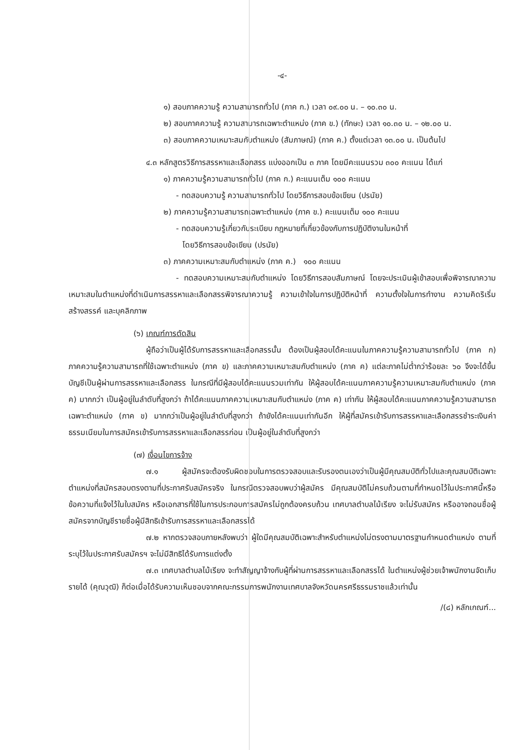-๔-
๑) สอบภาคความรู้ ความสามารถทั่วไป (ภาค ก.) เวลา ๐๙.๐๐ น. – ๑๐.๓๐ น.
๒) สอบภาคความรู้ ความสามารถเฉพาะตำแหน่ง (ภาค ข.) (ทักษะ) เวลา ๑๐.๓๐ น. – ๑๒.๐๐ น.
๓) สอบภาคความเหมาะสมกับตำแหน่ง (สัมภาษณ์) (ภาค ค.) ตั้งแต่เวลา ๑๓.๐๐ น. เป็นต้นไป
๔.๓ หลักสูตรวิธีการสรรหาและเลือกสรร แบ่งออกเป็น ๓ ภาค โดยมีคะแนนรวม ๓๐๐ คะแนน ได้แก่
๑) ภาคความรู้ความสามารถทั่วไป (ภาค ก.) คะแนนเต็ม ๑๐๐ คะแนน
- ทดสอบความรู้ ความสามารถทั่วไป โดยวิธีการสอบข้อเขียน (ปรนัย)
๒) ภาคความรู้ความสามารถเฉพาะตำแหน่ง (ภาค ข.) คะแนนเต็ม ๑๐๐ คะแนน
- ทดสอบความรู้เกี่ยวกับระเบียบ กฎหมายที่เกี่ยวข้องกับการปฏิบัติงานในหน้าที่
โดยวิธีการสอบข้อเขียน (ปรนัย)
๓) ภาคความเหมาะสมกับตำแหน่ง (ภาค ค.) ๑๐๐ คะแนน
- ทดสอบความเหมาะสมกับตำแหน่ง โดยวิธีการสอบสัมภาษณ์ โดยจะประเมินผู้เข้าสอบเพื่อพิจารณาความเหมาะสมในตำแหน่งที่ดำเนินการสรรหาและเลือกสรรพิจารณาความรู้ ความเข้าใจในการปฏิบัติหน้าที่ ความตั้งใจในการทำงาน ความคิดริเริ่มสร้างสรรค์ และบุคลิกภาพ
(๖) เกณฑ์การตัดสิน
ผู้ถือว่าเป็นผู้ได้รับการสรรหาและเลือกสรรนั้น ต้องเป็นผู้สอบได้คะแนนในภาคความรู้ความสามารถทั่วไป (ภาค ก) ภาคความรู้ความสามารถที่ใช้เฉพาะตำแหน่ง (ภาค ข) และภาคความเหมาะสมกับตำแหน่ง (ภาค ค) แต่ละภาคไม่ต่ำกว่าร้อยละ ๖๐ จึงจะได้ขึ้นบัญชีเป็นผู้ผ่านการสรรหาและเลือกสรร ในกรณีที่มีผู้สอบได้คะแนนรวมเท่ากัน ให้ผู้สอบได้คะแนนภาคความรู้ความเหมาะสมกับตำแหน่ง (ภาค ค) มากกว่า เป็นผู้อยู่ในลำดับที่สูงกว่า ถ้าได้คะแนนภาคความเหมาะสมกับตำแหน่ง (ภาค ค) เท่ากัน ให้ผู้สอบได้คะแนนภาคความรู้ความสามารถเฉพาะตำแหน่ง (ภาค ข) มากกว่าเป็นผู้อยู่ในลำดับที่สูงกว่า ถ้ายังได้คะแนนเท่ากันอีก ให้ผู้ที่สมัครเข้ารับการสรรหาและเลือกสรรชำระเงินค่าธรรมเนียมในการสมัครเข้ารับการสรรหาและเลือกสรรก่อน เป็นผู้อยู่ในลำดับที่สูงกว่า
(๗) เงื่อนไขการจ้าง
๗.๑ ผู้สมัครจะต้องรับผิดชอบในการตรวจสอบและรับรองตนเองว่าเป็นผู้มีคุณสมบัติทั่วไปและคุณสมบัติเฉพาะตำแหน่งที่สมัครสอบตรงตามที่ประกาศรับสมัครจริง ในกรณีตรวจสอบพบว่าผู้สมัคร มีคุณสมบัติไม่ครบถ้วนตามที่กำหนดไว้ในประกาศนี้หรือข้อความที่แจ้งไว้ในใบสมัคร หรือเอกสารที่ใช้ในการประกอบการสมัครไม่ถูกต้องครบถ้วน เทศบาลตำบลไม้เรียง จะไม่รับสมัคร หรืออาจถอนชื่อผู้สมัครจากบัญชีรายชื่อผู้มีสิทธิเข้ารับการสรรหาและเลือกสรรได้
๗.๒ หากตรวจสอบภายหลังพบว่า ผู้ใดมีคุณสมบัติเฉพาะสำหรับตำแหน่งไม่ตรงตามมาตรฐานกำหนดตำแหน่ง ตามที่ระบุไว้ในประกาศรับสมัครฯ จะไม่มีสิทธิได้รับการแต่งตั้ง
๗.๓ เทศบาลตำบลไม้เรียง จะทำสัญญาจ้างกับผู้ที่ผ่านการสรรหาและเลือกสรรได้ ในตำแหน่งผู้ช่วยเจ้าพนักงานจัดเก็บรายได้ (คุณวุฒิ) ก็ต่อเมื่อได้รับความเห็นชอบจากคณะกรรมการพนักงานเทศบาลจังหวัดนครศรีธรรมราชแล้วเท่านั้น
/(๘) หลักเกณฑ์...